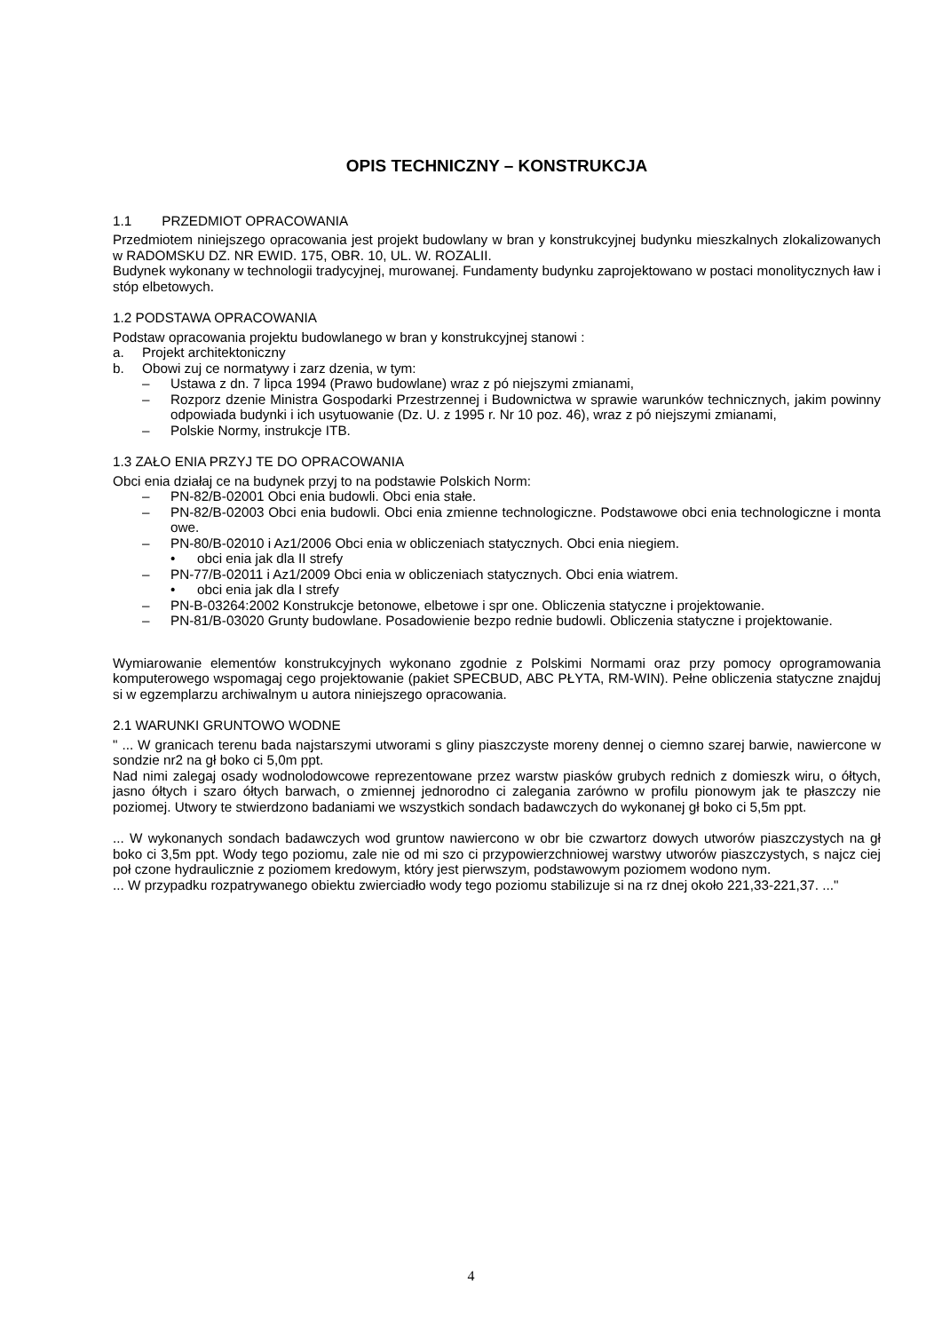OPIS TECHNICZNY – KONSTRUKCJA
1.1 PRZEDMIOT OPRACOWANIA
Przedmiotem niniejszego opracowania jest projekt budowlany w bran y konstrukcyjnej budynku mieszkalnych zlokalizowanych w RADOMSKU DZ. NR EWID. 175, OBR. 10, UL. W. ROZALII.
Budynek wykonany w technologii tradycyjnej, murowanej. Fundamenty budynku zaprojektowano w postaci monolitycznych ław i stóp elbetowych.
1.2 PODSTAWA OPRACOWANIA
Podstaw opracowania projektu budowlanego w bran y konstrukcyjnej stanowi :
a. Projekt architektoniczny
b. Obowi zuj ce normatywy i zarz dzenia, w tym:
– Ustawa z dn. 7 lipca 1994 (Prawo budowlane) wraz z pó niejszymi zmianami,
– Rozporz dzenie Ministra Gospodarki Przestrzennej i Budownictwa w sprawie warunków technicznych, jakim powinny odpowiada budynki i ich usytuowanie (Dz. U. z 1995 r. Nr 10 poz. 46), wraz z pó niejszymi zmianami,
– Polskie Normy, instrukcje ITB.
1.3 ZAŁO ENIA PRZYJ TE DO OPRACOWANIA
Obci enia działaj ce na budynek przyj to na podstawie Polskich Norm:
– PN-82/B-02001 Obci enia budowli. Obci enia stałe.
– PN-82/B-02003 Obci enia budowli. Obci enia zmienne technologiczne. Podstawowe obci enia technologiczne i monta owe.
– PN-80/B-02010 i Az1/2006 Obci enia w obliczeniach statycznych. Obci enia niegiem.
• obci enia jak dla II strefy
– PN-77/B-02011 i Az1/2009 Obci enia w obliczeniach statycznych. Obci enia wiatrem.
• obci enia jak dla I strefy
– PN-B-03264:2002 Konstrukcje betonowe, elbetowe i spr one. Obliczenia statyczne i projektowanie.
– PN-81/B-03020 Grunty budowlane. Posadowienie bezpo rednie budowli. Obliczenia statyczne i projektowanie.
Wymiarowanie elementów konstrukcyjnych wykonano zgodnie z Polskimi Normami oraz przy pomocy oprogramowania komputerowego wspomagaj cego projektowanie (pakiet SPECBUD, ABC PŁYTA, RM-WIN). Pełne obliczenia statyczne znajduj si w egzemplarzu archiwalnym u autora niniejszego opracowania.
2.1 WARUNKI GRUNTOWO WODNE
" ... W granicach terenu bada najstarszymi utworami s gliny piaszczyste moreny dennej o ciemno szarej barwie, nawiercone w sondzie nr2 na gł boko ci 5,0m ppt.
Nad nimi zalegaj osady wodnolodowcowe reprezentowane przez warstw piasków grubych rednich z domieszk wiru, o ółtych, jasno ółtych i szaro ółtych barwach, o zmiennej jednorodno ci zalegania zarówno w profilu pionowym jak te płaszczy nie poziomej. Utwory te stwierdzono badaniami we wszystkich sondach badawczych do wykonanej gł boko ci 5,5m ppt.
... W wykonanych sondach badawczych wod gruntow nawiercono w obr bie czwartorz dowych utworów piaszczystych na gł boko ci 3,5m ppt. Wody tego poziomu, zale nie od mi szo ci przypowierzchniowej warstwy utworów piaszczystych, s najcz ciej poł czone hydraulicznie z poziomem kredowym, który jest pierwszym, podstawowym poziomem wodono nym.
... W przypadku rozpatrywanego obiektu zwierciadło wody tego poziomu stabilizuje si na rz dnej około 221,33-221,37. ..."
4